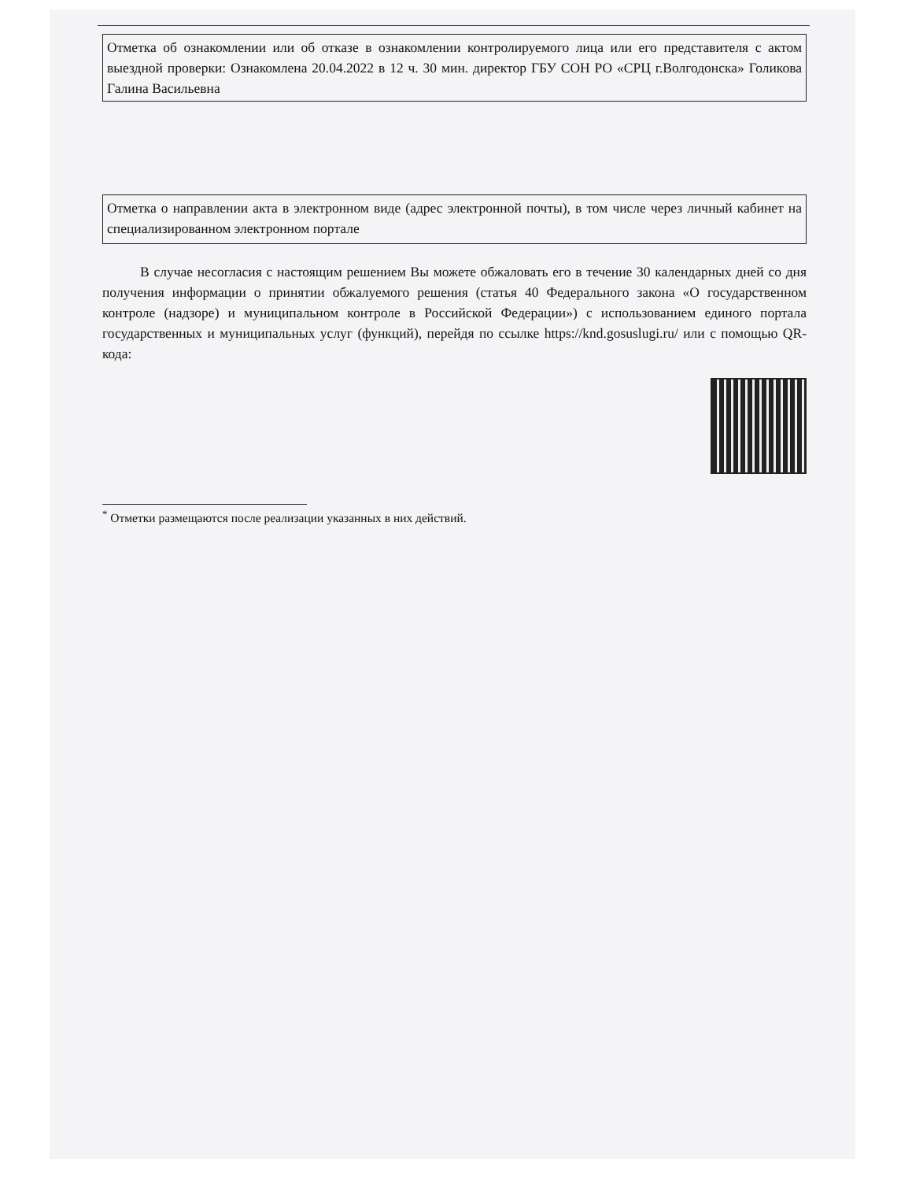Отметка об ознакомлении или об отказе в ознакомлении контролируемого лица или его представителя с актом выездной проверки: Ознакомлена 20.04.2022 в 12 ч. 30 мин. директор ГБУ СОН РО «СРЦ г.Волгодонска» Голикова Галина Васильевна
Отметка о направлении акта в электронном виде (адрес электронной почты), в том числе через личный кабинет на специализированном электронном портале
В случае несогласия с настоящим решением Вы можете обжаловать его в течение 30 календарных дней со дня получения информации о принятии обжалуемого решения (статья 40 Федерального закона «О государственном контроле (надзоре) и муниципальном контроле в Российской Федерации») с использованием единого портала государственных и муниципальных услуг (функций), перейдя по ссылке https://knd.gosuslugi.ru/ или с помощью QR-кода:
<sup>*</sup> Отметки размещаются после реализации указанных в них действий.